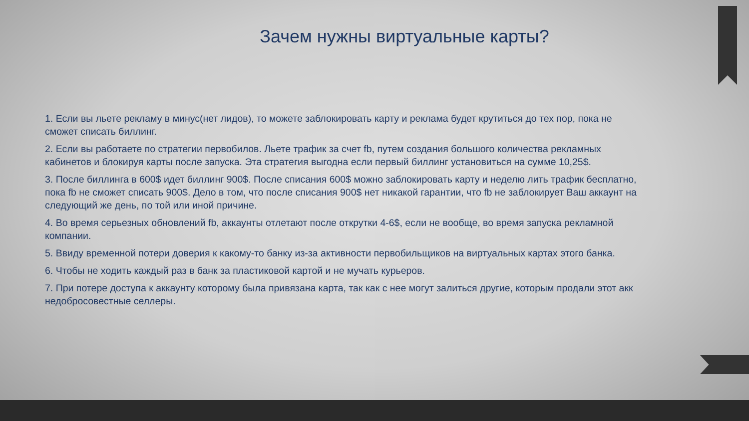Зачем нужны виртуальные карты?
1. Если вы льете рекламу в минус(нет лидов), то можете заблокировать карту и реклама будет крутиться до тех пор, пока не сможет списать биллинг.
2. Если вы работаете по стратегии первобилов. Льете трафик за счет fb, путем создания большого количества рекламных кабинетов и блокируя карты после запуска. Эта стратегия выгодна если первый биллинг установиться на сумме 10,25$.
3. После биллинга в 600$ идет биллинг 900$. После списания 600$ можно заблокировать карту и неделю лить трафик бесплатно, пока fb не сможет списать 900$. Дело в том, что после списания 900$ нет никакой гарантии, что fb не заблокирует Ваш аккаунт на следующий же день, по той или иной причине.
4. Во время серьезных обновлений fb, аккаунты отлетают после открутки 4-6$, если не вообще, во время запуска рекламной компании.
5. Ввиду временной потери доверия к какому-то банку из-за активности первобильщиков на виртуальных картах этого банка.
6. Чтобы не ходить каждый раз в банк за пластиковой картой и не мучать курьеров.
7. При потере доступа к аккаунту которому была привязана карта, так как с нее могут залиться другие, которым продали этот акк недобросовестные селлеры.